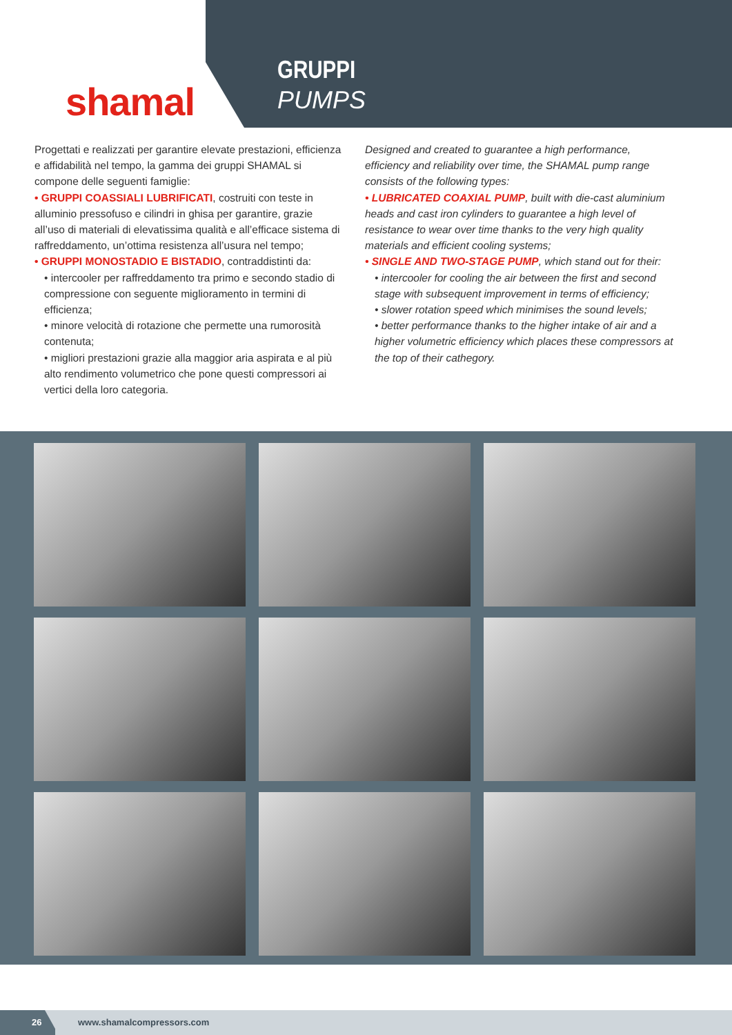shamal
GRUPPI
PUMPS
Progettati e realizzati per garantire elevate prestazioni, efficienza e affidabilità nel tempo, la gamma dei gruppi SHAMAL si compone delle seguenti famiglie:
• GRUPPI COASSIALI LUBRIFICATI, costruiti con teste in alluminio pressofuso e cilindri in ghisa per garantire, grazie all’uso di materiali di elevatissima qualità e all’efficace sistema di raffreddamento, un’ottima resistenza all’usura nel tempo;
• GRUPPI MONOSTADIO E BISTADIO, contraddistinti da:
• intercooler per raffreddamento tra primo e secondo stadio di compressione con seguente miglioramento in termini di efficienza;
• minore velocità di rotazione che permette una rumorosità contenuta;
• migliori prestazioni grazie alla maggior aria aspirata e al più alto rendimento volumetrico che pone questi compressori ai vertici della loro categoria.
Designed and created to guarantee a high performance, efficiency and reliability over time, the SHAMAL pump range consists of the following types:
• LUBRICATED COAXIAL PUMP, built with die-cast aluminium heads and cast iron cylinders to guarantee a high level of resistance to wear over time thanks to the very high quality materials and efficient cooling systems;
• SINGLE AND TWO-STAGE PUMP, which stand out for their:
• intercooler for cooling the air between the first and second stage with subsequent improvement in terms of efficiency;
• slower rotation speed which minimises the sound levels;
• better performance thanks to the higher intake of air and a higher volumetric efficiency which places these compressors at the top of their cathegory.
26
www.shamalcompressors.com